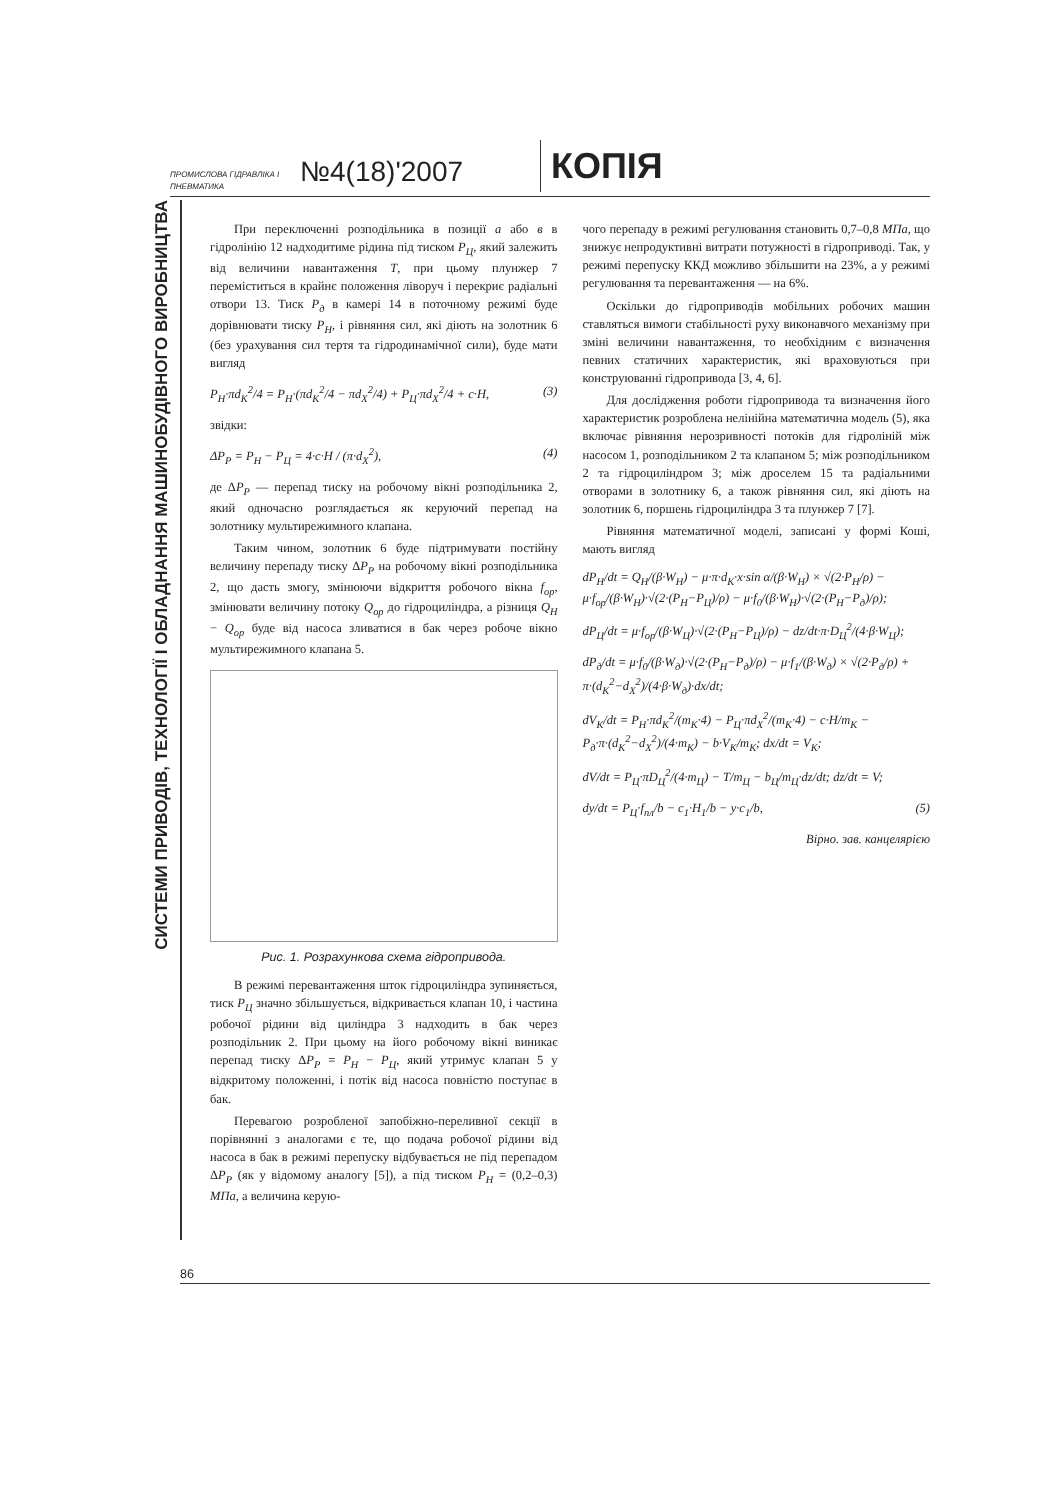ПРОМИСЛОВА ГІДРАВЛІКА І ПНЕВМАТИКА
№4(18)'2007
КОПІЯ
СИСТЕМИ ПРИВОДІВ, ТЕХНОЛОГІЇ І ОБЛАДНАННЯ МАШИНОБУДІВНОГО ВИРОБНИЦТВА
При переключенні розподільника в позиції а або в в гідролінію 12 надходитиме рідина під тиском P<sub>Ц</sub>, який залежить від величини навантаження T, при цьому плунжер 7 переміститься в крайнє положення ліворуч і перекриє радіальні отвори 13. Тиск P<sub>д</sub> в камері 14 в поточному режимі буде дорівнювати тиску P<sub>Н</sub>, і рівняння сил, які діють на золотник 6 (без урахування сил тертя та гідродинамічної сили), буде мати вигляд
P<sub>Н</sub>·πd<sub>К</sub><sup>2</sup>/4 = P<sub>Н</sub>·(πd<sub>К</sub><sup>2</sup>/4 − πd<sub>Х</sub><sup>2</sup>/4) + P<sub>Ц</sub>·πd<sub>Х</sub><sup>2</sup>/4 + c·H, (3)
звідки:
ΔP<sub>Р</sub> = P<sub>Н</sub> − P<sub>Ц</sub> = 4·c·H / (π·d<sub>Х</sub><sup>2</sup>), (4)
де ΔP<sub>Р</sub> — перепад тиску на робочому вікні розподільника 2, який одночасно розглядається як керуючий перепад на золотнику мультирежимного клапана.
Таким чином, золотник 6 буде підтримувати постійну величину перепаду тиску ΔP<sub>Р</sub> на робочому вікні розподільника 2, що дасть змогу, змінюючи відкриття робочого вікна f<sub>ор</sub>, змінювати величину потоку Q<sub>ор</sub> до гідроциліндра, а різниця Q<sub>Н</sub> − Q<sub>ор</sub> буде від насоса зливатися в бак через робоче вікно мультирежимного клапана 5.
Рис. 1. Розрахункова схема гідропривода.
В режимі перевантаження шток гідроциліндра зупиняється, тиск P<sub>Ц</sub> значно збільшується, відкривається клапан 10, і частина робочої рідини від циліндра 3 надходить в бак через розподільник 2. При цьому на його робочому вікні виникає перепад тиску ΔP<sub>Р</sub> = P<sub>Н</sub> − P<sub>Ц</sub>, який утримує клапан 5 у відкритому положенні, і потік від насоса повністю поступає в бак.
Перевагою розробленої запобіжно-переливної секції в порівнянні з аналогами є те, що подача робочої рідини від насоса в бак в режимі перепуску відбувається не під перепадом ΔP<sub>Р</sub> (як у відомому аналогу [5]), а під тиском P<sub>Н</sub> = (0,2–0,3) МПа, а величина керую-
чого перепаду в режимі регулювання становить 0,7–0,8 МПа, що знижує непродуктивні витрати потужності в гідроприводі. Так, у режимі перепуску ККД можливо збільшити на 23%, а у режимі регулювання та перевантаження — на 6%.
Оскільки до гідроприводів мобільних робочих машин ставляться вимоги стабільності руху виконавчого механізму при зміні величини навантаження, то необхідним є визначення певних статичних характеристик, які враховуються при конструюванні гідропривода [3, 4, 6].
Для дослідження роботи гідропривода та визначення його характеристик розроблена нелінійна математична модель (5), яка включає рівняння нерозривності потоків для гідроліній між насосом 1, розподільником 2 та клапаном 5; між розподільником 2 та гідроциліндром 3; між дроселем 15 та радіальними отворами в золотнику 6, а також рівняння сил, які діють на золотник 6, поршень гідроциліндра 3 та плунжер 7 [7].
Рівняння математичної моделі, записані у формі Коші, мають вигляд
dP<sub>Н</sub>/dt = Q<sub>Н</sub>/(β·W<sub>Н</sub>) − μ·π·d<sub>К</sub>·x·sin α/(β·W<sub>Н</sub>) × √(2·P<sub>Н</sub>/ρ) − μ·f<sub>ор</sub>/(β·W<sub>Н</sub>)·√(2·(P<sub>Н</sub>−P<sub>Ц</sub>)/ρ) − μ·f<sub>0</sub>/(β·W<sub>Н</sub>)·√(2·(P<sub>Н</sub>−P<sub>д</sub>)/ρ);
dP<sub>Ц</sub>/dt = μ·f<sub>ор</sub>/(β·W<sub>Ц</sub>)·√(2·(P<sub>Н</sub>−P<sub>Ц</sub>)/ρ) − dz/dt·π·D<sub>Ц</sub><sup>2</sup>/(4·β·W<sub>Ц</sub>);
dP<sub>д</sub>/dt = μ·f<sub>0</sub>/(β·W<sub>д</sub>)·√(2·(P<sub>Н</sub>−P<sub>д</sub>)/ρ) − μ·f<sub>1</sub>/(β·W<sub>д</sub>) × √(2·P<sub>д</sub>/ρ) + π·(d<sub>К</sub><sup>2</sup>−d<sub>Х</sub><sup>2</sup>)/(4·β·W<sub>д</sub>)·dx/dt;
dV<sub>К</sub>/dt = P<sub>Н</sub>·πd<sub>К</sub><sup>2</sup>/(m<sub>К</sub>·4) − P<sub>Ц</sub>·πd<sub>Х</sub><sup>2</sup>/(m<sub>К</sub>·4) − c·H/m<sub>К</sub> − P<sub>д</sub>·π·(d<sub>К</sub><sup>2</sup>−d<sub>Х</sub><sup>2</sup>)/(4·m<sub>К</sub>) − b·V<sub>К</sub>/m<sub>К</sub>; dx/dt = V<sub>К</sub>;
dV/dt = P<sub>Ц</sub>·πD<sub>Ц</sub><sup>2</sup>/(4·m<sub>Ц</sub>) − T/m<sub>Ц</sub> − b<sub>Ц</sub>/m<sub>Ц</sub>·dz/dt; dz/dt = V;
dy/dt = P<sub>Ц</sub>·f<sub>пл</sub>/b − c<sub>1</sub>·H<sub>1</sub>/b − y·c<sub>1</sub>/b, (5)
Вірно. зав. канцелярією
86